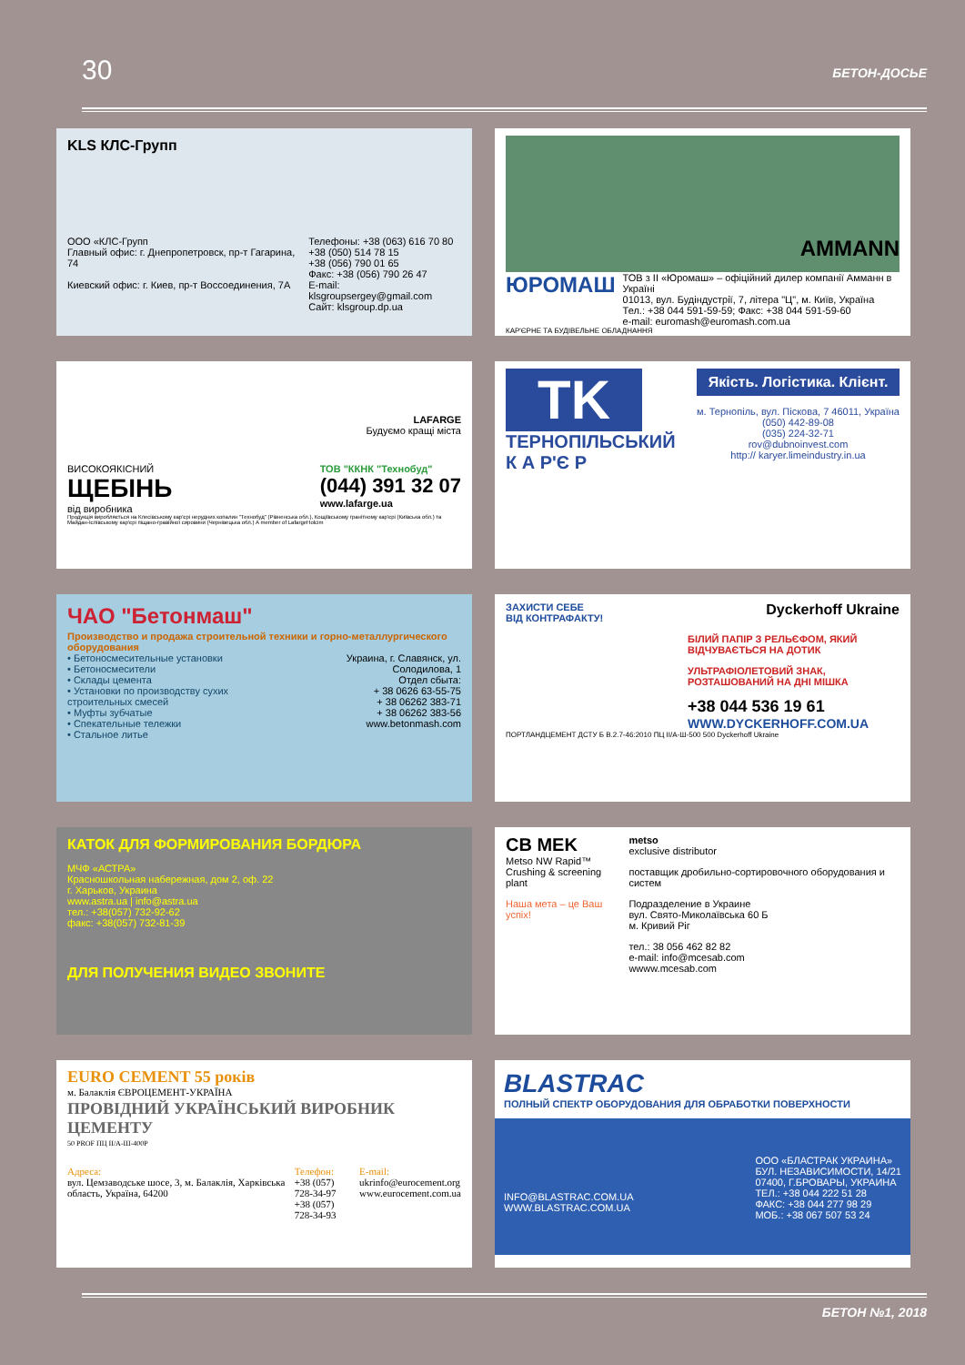30 БЕТОН-ДОСЬЕ
KLS КЛС-Групп
ООО «КЛС-Групп
Главный офис: г. Днепропетровск, пр-т Гагарина, 74
Киевский офис: г. Киев, пр-т Воссоединения, 7А
Телефоны: +38 (063) 616 70 80
+38 (050) 514 78 15
+38 (056) 790 01 65
Факс: +38 (056) 790 26 47
E-mail: klsgroupsergey@gmail.com
Сайт: klsgroup.dp.ua
AMMANN
ЮРОМАШ
ТОВ з ІІ «Юромаш» – офіційний дилер компанії Амманн в Україні
01013, вул. Будіндустрії, 7, літера "Ц", м. Київ, Україна
Тел.: +38 044 591-59-59; Факс: +38 044 591-59-60
e-mail: euromash@euromash.com.ua
КАР'ЄРНЕ ТА БУДІВЕЛЬНЕ ОБЛАДНАННЯ
LAFARGE
Будуємо кращі міста
ВИСОКОЯКІСНИЙ
ЩЕБІНЬ
від виробника
ТОВ "ККНК "Технобуд"
(044) 391 32 07
www.lafarge.ua
Продукція виробляється на Клесівському кар'єрі нерудних копалин "Технобуд" (Рівненська обл.), Кощіївському гранітному кар'єрі (Київська обл.) та Майдан-Іслівському кар'єрі піщано-гравійної сировини (Чернівецька обл.) A member of LafargeHolcim
TK
ТЕРНОПІЛЬСЬКИЙ
К А Р'Є Р
Якість. Логістика. Клієнт.
м. Тернопіль, вул. Піскова, 7 46011, Україна
(050) 442-89-08
(035) 224-32-71
rov@dubnoinvest.com
http:// karyer.limeindustry.in.ua
ЧАО "Бетонмаш"
Производство и продажа строительной техники и горно-металлургического оборудования
• Бетоносмесительные установки
• Бетоносмесители
• Склады цемента
• Установки по производству сухих строительных смесей
• Муфты зубчатые
• Спекательные тележки
• Стальное литье
Украина, г. Славянск, ул. Солодилова, 1
Отдел сбыта:
+ 38 0626 63-55-75
+ 38 06262 383-71
+ 38 06262 383-56
www.betonmash.com
ЗАХИСТИ СЕБЕ
ВІД КОНТРАФАКТУ! Dyckerhoff Ukraine
БІЛИЙ ПАПІР З РЕЛЬЄФОМ, ЯКИЙ ВІДЧУВАЄТЬСЯ НА ДОТИК
УЛЬТРАФІОЛЕТОВИЙ ЗНАК, РОЗТАШОВАНИЙ НА ДНІ МІШКА
+38 044 536 19 61
WWW.DYCKERHOFF.COM.UA
ПОРТЛАНДЦЕМЕНТ ДСТУ Б В.2.7-46:2010 ПЦ II/А-Ш-500 500 Dyckerhoff Ukraine
КАТОК ДЛЯ ФОРМИРОВАНИЯ БОРДЮРА
МЧФ «АСТРА»
Красношкольная набережная, дом 2, оф. 22
г. Харьков, Украина
www.astra.ua | info@astra.ua
тел.: +38(057) 732-92-62
факс: +38(057) 732-81-39
ДЛЯ ПОЛУЧЕНИЯ ВИДЕО ЗВОНИТЕ
CB MEK
Metso NW Rapid™
Crushing & screening plant
Наша мета – це Ваш успіх!
metso
exclusive distributor
поставщик дробильно-сортировочного оборудования и систем
Подразделение в Украине
вул. Свято-Миколаївська 60 Б
м. Кривий Ріг
тел.: 38 056 462 82 82
e-mail: info@mcesab.com
wwww.mcesab.com
EURO CEMENT 55 років
м. Балаклія ЄВРОЦЕМЕНТ-УКРАЇНА
ПРОВІДНИЙ УКРАЇНСЬКИЙ ВИРОБНИК ЦЕМЕНТУ
50 PROF ПЦ II/А-Ш-400Р
Адреса:
вул. Цемзаводське шосе, 3, м. Балаклія, Харківська область, Україна, 64200
Телефон:
+38 (057) 728-34-97
+38 (057) 728-34-93
E-mail:
ukrinfo@eurocement.org
www.eurocement.com.ua
BLASTRAC
ПОЛНЫЙ СПЕКТР ОБОРУДОВАНИЯ ДЛЯ ОБРАБОТКИ ПОВЕРХНОСТИ
INFO@BLASTRAC.COM.UA
WWW.BLASTRAC.COM.UA
ООО «БЛАСТРАК УКРАИНА»
БУЛ. НЕЗАВИСИМОСТИ, 14/21
07400, Г.БРОВАРЫ, УКРАИНА
ТЕЛ.: +38 044 222 51 28
ФАКС: +38 044 277 98 29
МОБ.: +38 067 507 53 24
БЕТОН №1, 2018